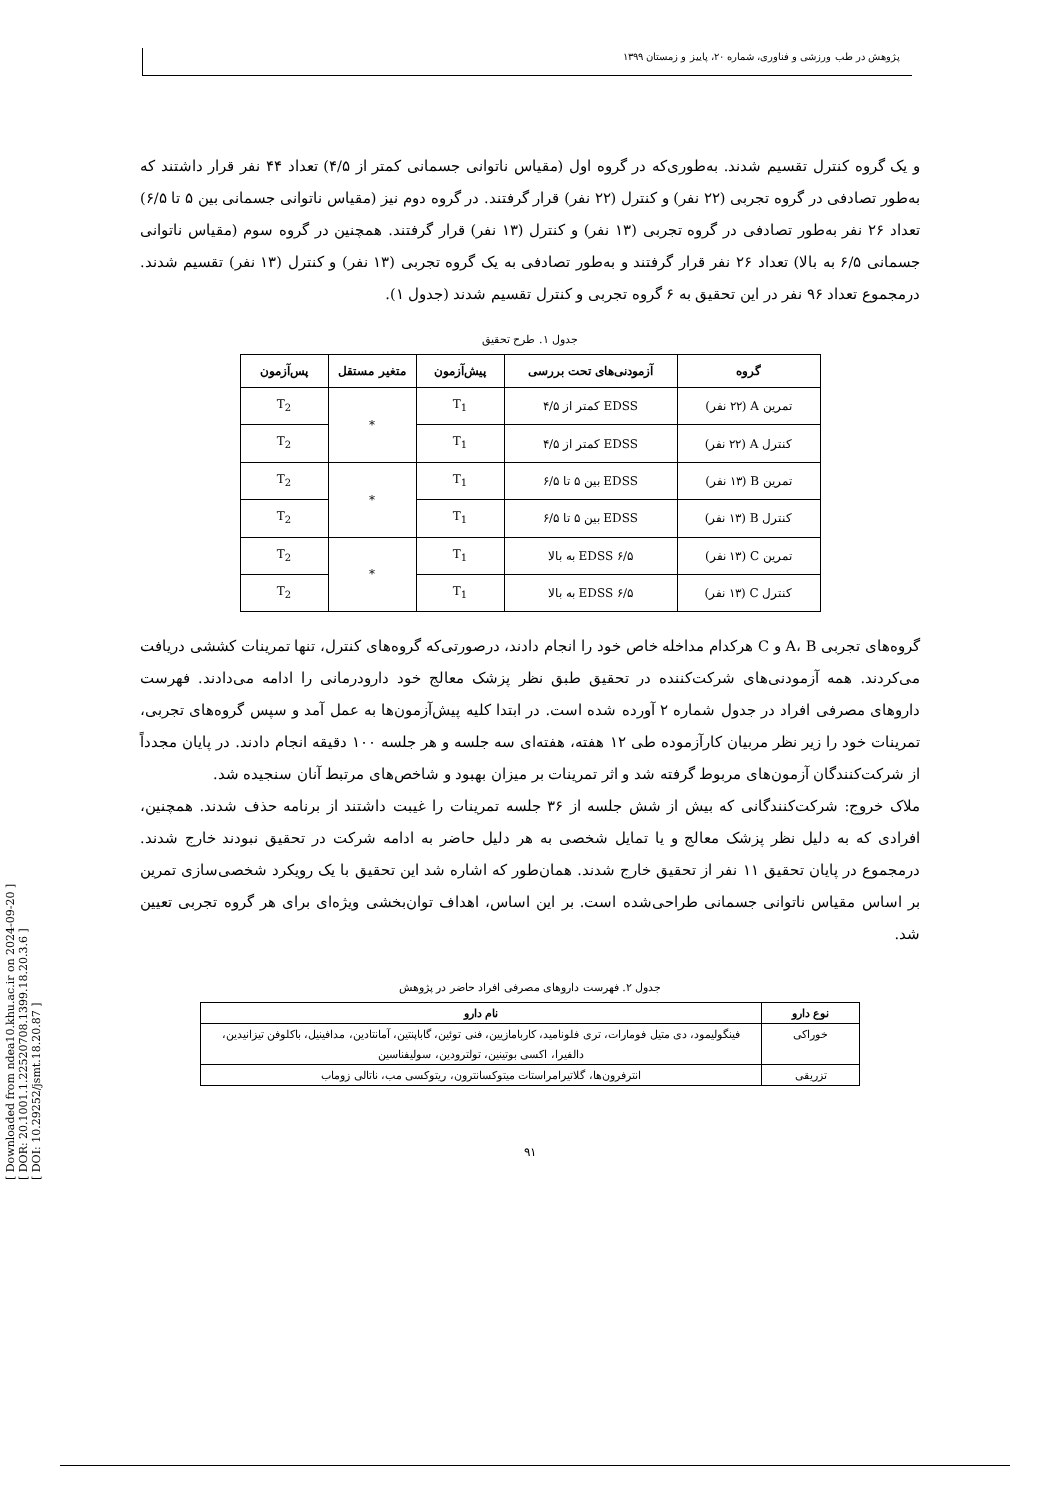[ Downloaded from ndea10.khu.ac.ir on 2024-09-20 ]
[ DOR: 20.1001.1.22520708.1399.18.20.3.6 ]
[ DOI: 10.29252/jsmt.18.20.87 ]
پژوهش در طب ورزشی و فناوری، شماره ۲۰، پاییز و زمستان ۱۳۹۹
و یک گروه کنترل تقسیم شدند. به‌طوری‌که در گروه اول (مقیاس ناتوانی جسمانی کمتر از ۴/۵) تعداد ۴۴ نفر قرار داشتند که به‌طور تصادفی در گروه تجربی (۲۲ نفر) و کنترل (۲۲ نفر) قرار گرفتند. در گروه دوم نیز (مقیاس ناتوانی جسمانی بین ۵ تا ۶/۵) تعداد ۲۶ نفر به‌طور تصادفی در گروه تجربی (۱۳ نفر) و کنترل (۱۳ نفر) قرار گرفتند. همچنین در گروه سوم (مقیاس ناتوانی جسمانی ۶/۵ به بالا) تعداد ۲۶ نفر قرار گرفتند و به‌طور تصادفی به یک گروه تجربی (۱۳ نفر) و کنترل (۱۳ نفر) تقسیم شدند. درمجموع تعداد ۹۶ نفر در این تحقیق به ۶ گروه تجربی و کنترل تقسیم شدند (جدول ۱).
جدول ۱. طرح تحقیق
| گروه | آزمودنی‌های تحت بررسی | پیش‌آزمون | متغیر مستقل | پس‌آزمون |
| --- | --- | --- | --- | --- |
| تمرین A (۲۲ نفر) | EDSS کمتر از ۴/۵ | T<sub>1</sub> | * | T<sub>2</sub> |
| کنترل A (۲۲ نفر) | EDSS کمتر از ۴/۵ | T<sub>1</sub> | | T<sub>2</sub> |
| تمرین B (۱۳ نفر) | EDSS بین ۵ تا ۶/۵ | T<sub>1</sub> | * | T<sub>2</sub> |
| کنترل B (۱۳ نفر) | EDSS بین ۵ تا ۶/۵ | T<sub>1</sub> | | T<sub>2</sub> |
| تمرین C (۱۳ نفر) | EDSS ۶/۵ به بالا | T<sub>1</sub> | * | T<sub>2</sub> |
| کنترل C (۱۳ نفر) | EDSS ۶/۵ به بالا | T<sub>1</sub> | | T<sub>2</sub> |
گروه‌های تجربی A، B و C هرکدام مداخله خاص خود را انجام دادند، درصورتی‌که گروه‌های کنترل، تنها تمرینات کششی دریافت می‌کردند. همه آزمودنی‌های شرکت‌کننده در تحقیق طبق نظر پزشک معالج خود دارودرمانی را ادامه می‌دادند. فهرست داروهای مصرفی افراد در جدول شماره ۲ آورده شده است. در ابتدا کلیه پیش‌آزمون‌ها به عمل آمد و سپس گروه‌های تجربی، تمرینات خود را زیر نظر مربیان کارآزموده طی ۱۲ هفته، هفته‌ای سه جلسه و هر جلسه ۱۰۰ دقیقه انجام دادند. در پایان مجدداً از شرکت‌کنندگان آزمون‌های مربوط گرفته شد و اثر تمرینات بر میزان بهبود و شاخص‌های مرتبط آنان سنجیده شد.
ملاک خروج: شرکت‌کنندگانی که بیش از شش جلسه از ۳۶ جلسه تمرینات را غیبت داشتند از برنامه حذف شدند. همچنین، افرادی که به دلیل نظر پزشک معالج و یا تمایل شخصی به هر دلیل حاضر به ادامه شرکت در تحقیق نبودند خارج شدند. درمجموع در پایان تحقیق ۱۱ نفر از تحقیق خارج شدند. همان‌طور که اشاره شد این تحقیق با یک رویکرد شخصی‌سازی تمرین بر اساس مقیاس ناتوانی جسمانی طراحی‌شده است. بر این اساس، اهداف توان‌بخشی ویژه‌ای برای هر گروه تجربی تعیین شد.
جدول ۲. فهرست داروهای مصرفی افراد حاضر در پژوهش
| نوع دارو | نام دارو |
| --- | --- |
| خوراکی | فینگولیمود، دی متیل فومارات، تری فلونامید، کاربامازیین، فنی توئین، گاباپنتین، آمانتادین، مدافینیل، باکلوفن تیزانیدین، دالفیرا، اکسی بوتینین، تولترودین، سولیفناسین |
| تزریقی | انترفرون‌ها، گلاتیرامراستات میتوکسانترون، ریتوکسی مب، ناتالی زوماب |
۹۱